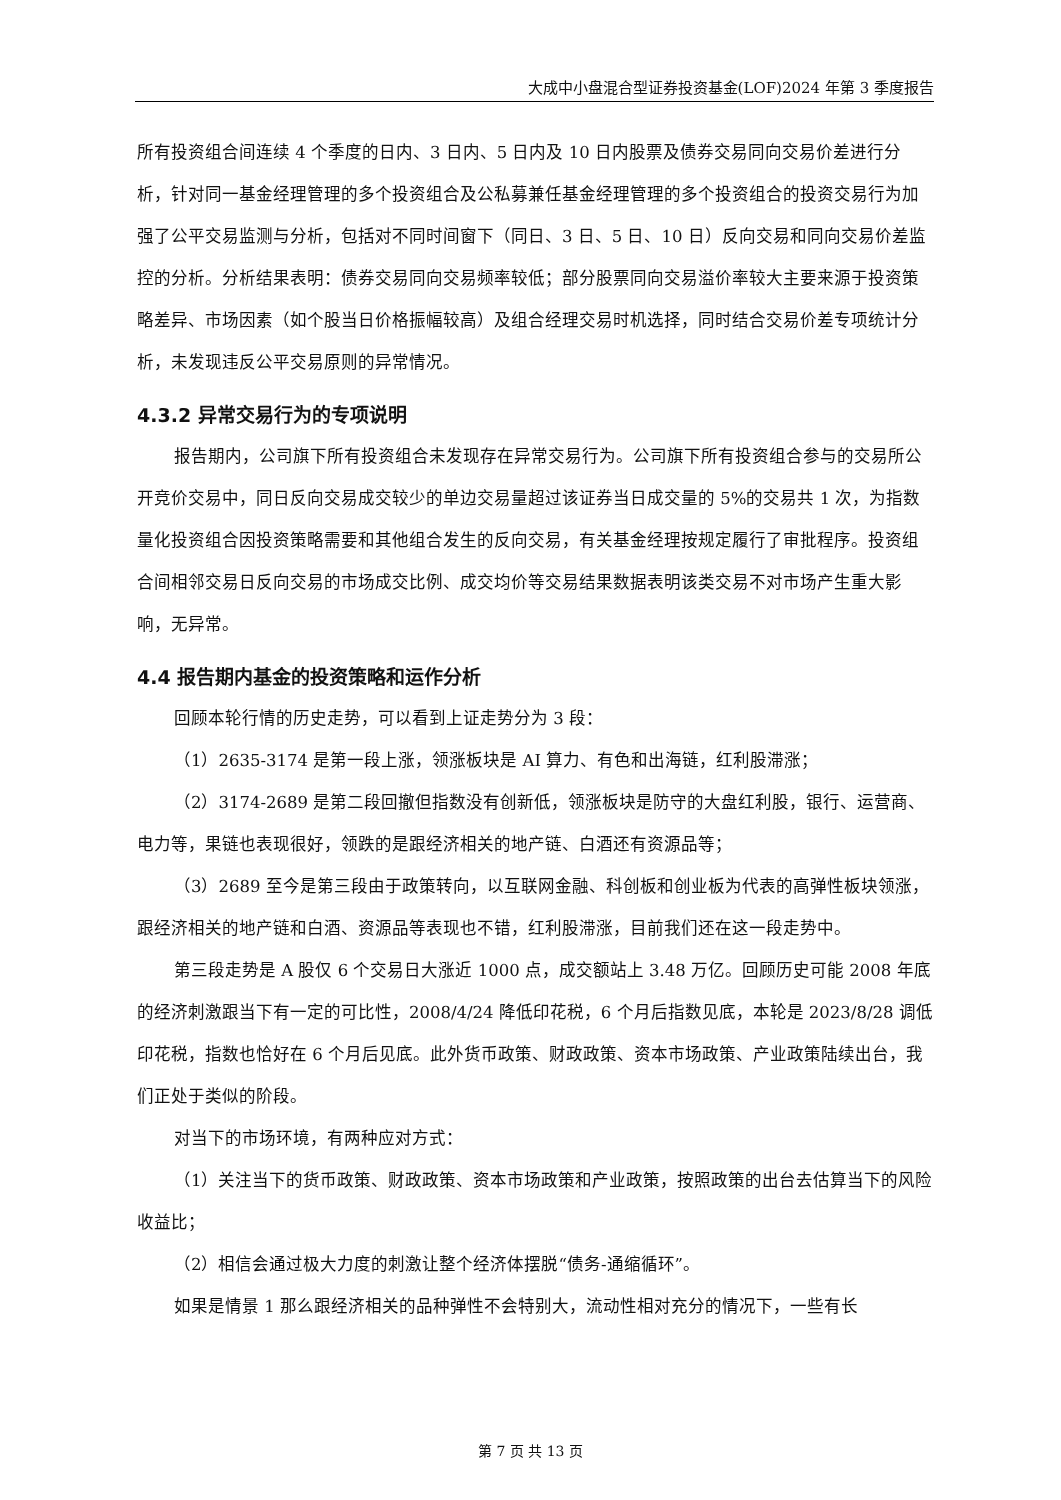大成中小盘混合型证券投资基金(LOF)2024 年第 3 季度报告
所有投资组合间连续 4 个季度的日内、3 日内、5 日内及 10 日内股票及债券交易同向交易价差进行分析，针对同一基金经理管理的多个投资组合及公私募兼任基金经理管理的多个投资组合的投资交易行为加强了公平交易监测与分析，包括对不同时间窗下（同日、3 日、5 日、10 日）反向交易和同向交易价差监控的分析。分析结果表明：债券交易同向交易频率较低；部分股票同向交易溢价率较大主要来源于投资策略差异、市场因素（如个股当日价格振幅较高）及组合经理交易时机选择，同时结合交易价差专项统计分析，未发现违反公平交易原则的异常情况。
4.3.2 异常交易行为的专项说明
报告期内，公司旗下所有投资组合未发现存在异常交易行为。公司旗下所有投资组合参与的交易所公开竞价交易中，同日反向交易成交较少的单边交易量超过该证券当日成交量的 5%的交易共 1 次，为指数量化投资组合因投资策略需要和其他组合发生的反向交易，有关基金经理按规定履行了审批程序。投资组合间相邻交易日反向交易的市场成交比例、成交均价等交易结果数据表明该类交易不对市场产生重大影响，无异常。
4.4 报告期内基金的投资策略和运作分析
回顾本轮行情的历史走势，可以看到上证走势分为 3 段：
（1）2635-3174 是第一段上涨，领涨板块是 AI 算力、有色和出海链，红利股滞涨；
（2）3174-2689 是第二段回撤但指数没有创新低，领涨板块是防守的大盘红利股，银行、运营商、电力等，果链也表现很好，领跌的是跟经济相关的地产链、白酒还有资源品等；
（3）2689 至今是第三段由于政策转向，以互联网金融、科创板和创业板为代表的高弹性板块领涨，跟经济相关的地产链和白酒、资源品等表现也不错，红利股滞涨，目前我们还在这一段走势中。
第三段走势是 A 股仅 6 个交易日大涨近 1000 点，成交额站上 3.48 万亿。回顾历史可能 2008 年底的经济刺激跟当下有一定的可比性，2008/4/24 降低印花税，6 个月后指数见底，本轮是 2023/8/28 调低印花税，指数也恰好在 6 个月后见底。此外货币政策、财政政策、资本市场政策、产业政策陆续出台，我们正处于类似的阶段。
对当下的市场环境，有两种应对方式：
（1）关注当下的货币政策、财政政策、资本市场政策和产业政策，按照政策的出台去估算当下的风险收益比；
（2）相信会通过极大力度的刺激让整个经济体摆脱“债务-通缩循环”。
如果是情景 1 那么跟经济相关的品种弹性不会特别大，流动性相对充分的情况下，一些有长
第 7 页 共 13 页